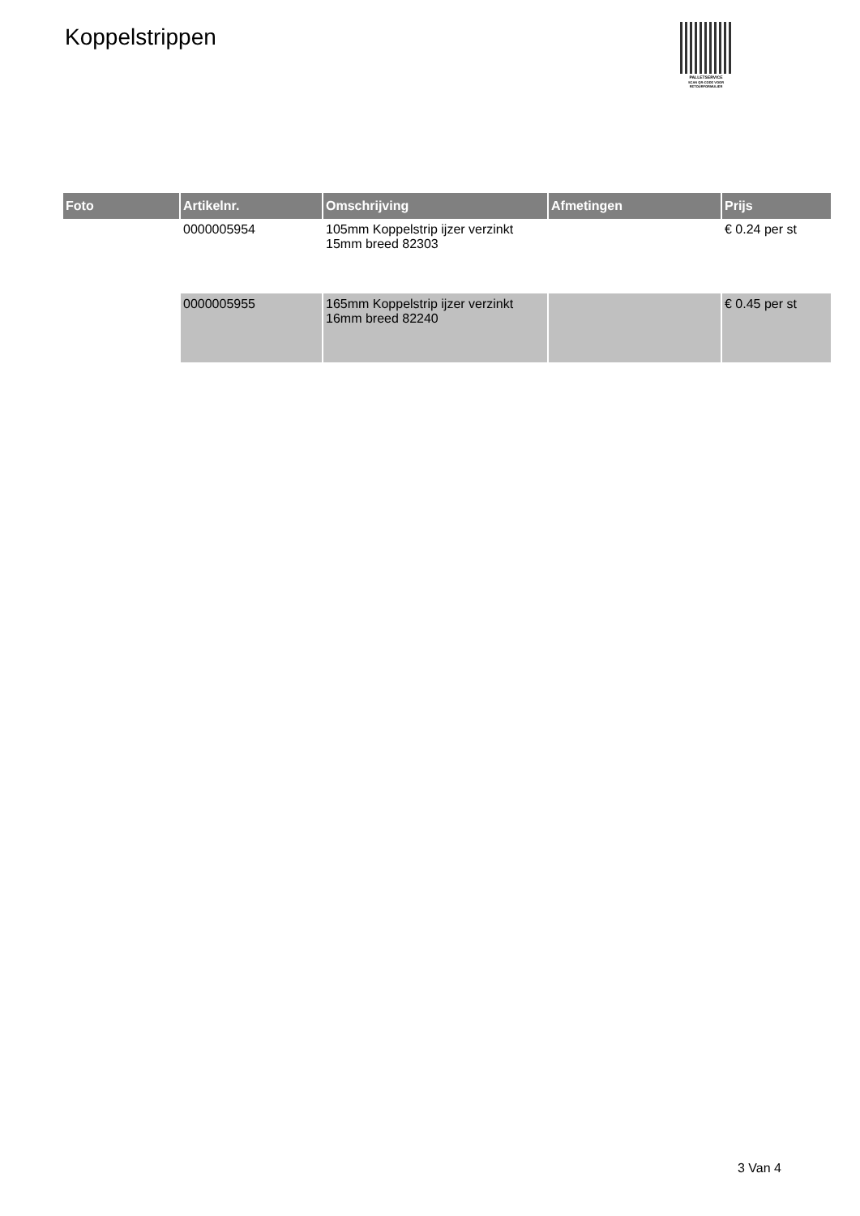Koppelstrippen
PALLETSERVICE
SCAN QR-CODE VOOR
RETOURFORMULIER
| Foto | Artikelnr. | Omschrijving | Afmetingen | Prijs |
| --- | --- | --- | --- | --- |
| | 0000005954 | 105mm Koppelstrip ijzer verzinkt 15mm breed 82303 | | € 0.24 per st |
| | 0000005955 | 165mm Koppelstrip ijzer verzinkt 16mm breed 82240 | | € 0.45 per st |
3 Van 4